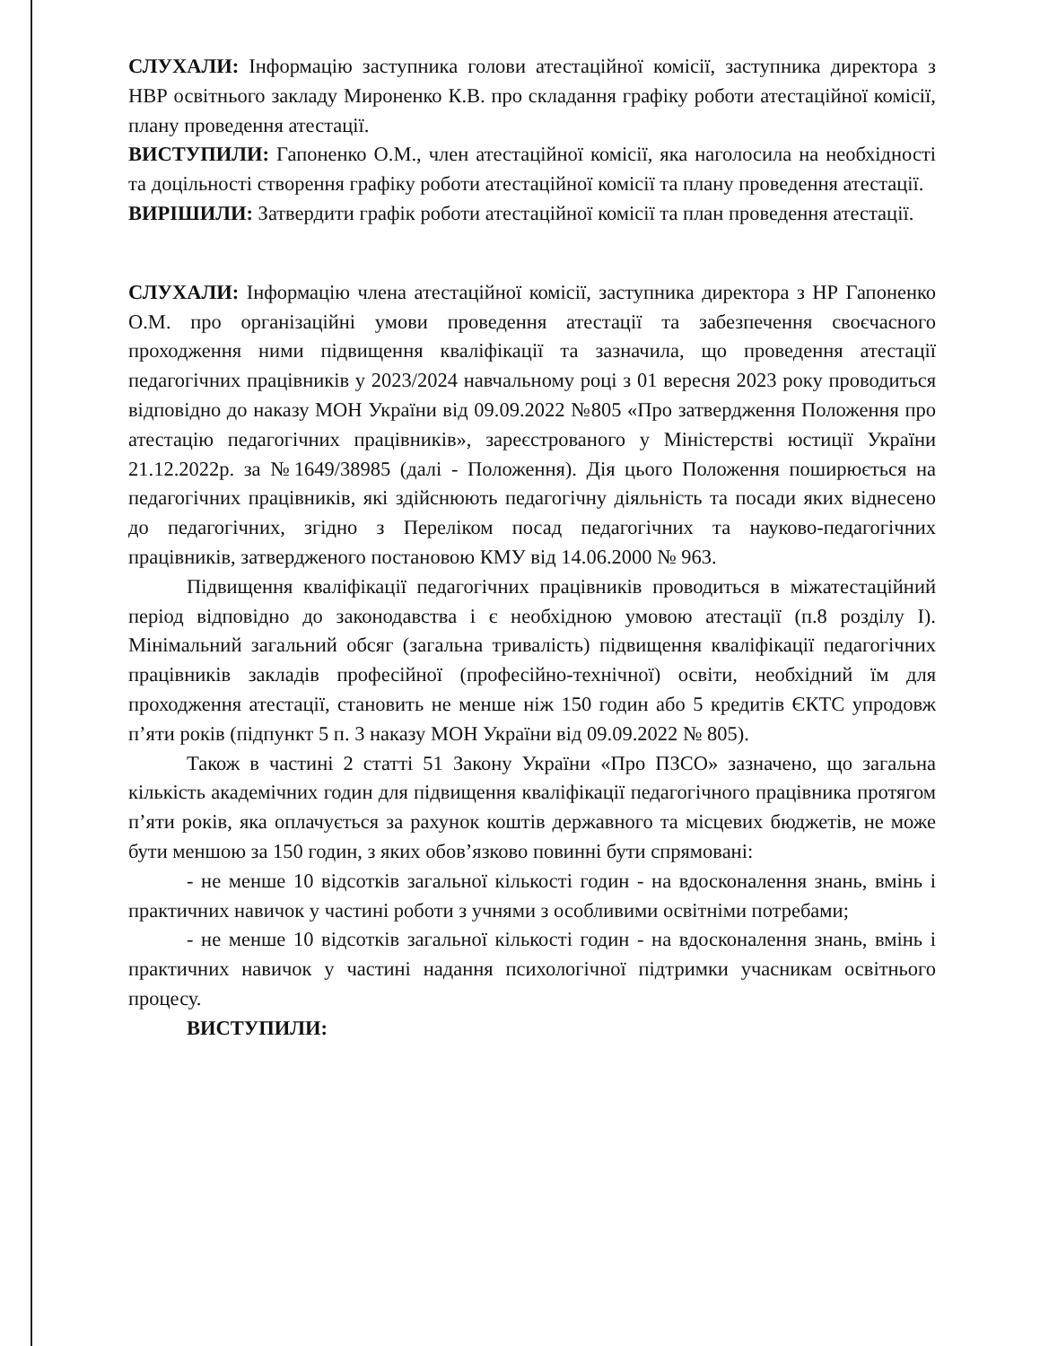СЛУХАЛИ: Інформацію заступника голови атестаційної комісії, заступника директора з НВР освітнього закладу Мироненко К.В. про складання графіку роботи атестаційної комісії, плану проведення атестації.
ВИСТУПИЛИ: Гапоненко О.М., член атестаційної комісії, яка наголосила на необхідності та доцільності створення графіку роботи атестаційної комісії та плану проведення атестації.
ВИРІШИЛИ: Затвердити графік роботи атестаційної комісії та план проведення атестації.
СЛУХАЛИ: Інформацію члена атестаційної комісії, заступника директора з НР Гапоненко О.М. про організаційні умови проведення атестації та забезпечення своєчасного проходження ними підвищення кваліфікації та зазначила, що проведення атестації педагогічних працівників у 2023/2024 навчальному році з 01 вересня 2023 року проводиться відповідно до наказу МОН України від 09.09.2022 №805 «Про затвердження Положення про атестацію педагогічних працівників», зареєстрованого у Міністерстві юстиції України 21.12.2022р. за №1649/38985 (далі - Положення). Дія цього Положення поширюється на педагогічних працівників, які здійснюють педагогічну діяльність та посади яких віднесено до педагогічних, згідно з Переліком посад педагогічних та науково-педагогічних працівників, затвердженого постановою КМУ від 14.06.2000 № 963.
Підвищення кваліфікації педагогічних працівників проводиться в міжатестаційний період відповідно до законодавства і є необхідною умовою атестації (п.8 розділу І). Мінімальний загальний обсяг (загальна тривалість) підвищення кваліфікації педагогічних працівників закладів професійної (професійно-технічної) освіти, необхідний їм для проходження атестації, становить не менше ніж 150 годин або 5 кредитів ЄКТС упродовж п’яти років (підпункт 5 п. 3 наказу МОН України від 09.09.2022 № 805).
Також в частині 2 статті 51 Закону України «Про ПЗСО» зазначено, що загальна кількість академічних годин для підвищення кваліфікації педагогічного працівника протягом п’яти років, яка оплачується за рахунок коштів державного та місцевих бюджетів, не може бути меншою за 150 годин, з яких обов’язково повинні бути спрямовані:
- не менше 10 відсотків загальної кількості годин - на вдосконалення знань, вмінь і практичних навичок у частині роботи з учнями з особливими освітніми потребами;
- не менше 10 відсотків загальної кількості годин - на вдосконалення знань, вмінь і практичних навичок у частині надання психологічної підтримки учасникам освітнього процесу.
ВИСТУПИЛИ: